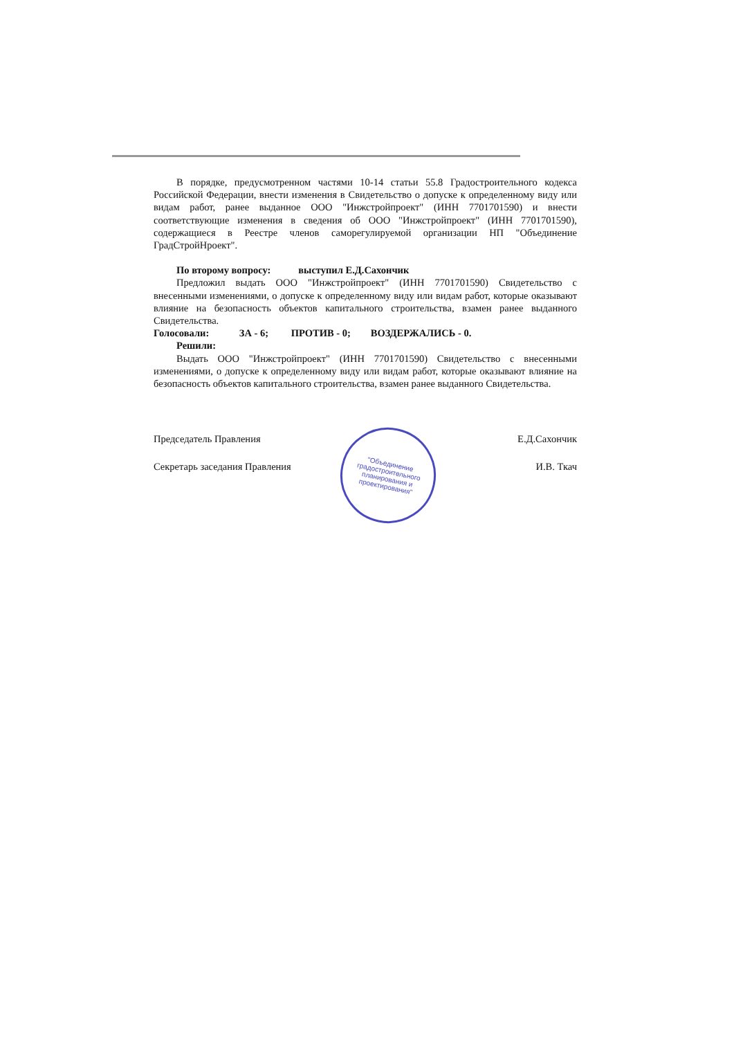В порядке, предусмотренном частями 10-14 статьи 55.8 Градостроительного кодекса Российской Федерации, внести изменения в Свидетельство о допуске к определенному виду или видам работ, ранее выданное ООО "Инжстройпроект" (ИНН 7701701590) и внести соответствующие изменения в сведения об ООО "Инжстройпроект" (ИНН 7701701590), содержащиеся в Реестре членов саморегулируемой организации НП "Объединение ГрадСтройНроект".
По второму вопросу: выступил Е.Д.Сахончик
Предложил выдать ООО "Инжстройпроект" (ИНН 7701701590) Свидетельство с внесенными изменениями, о допуске к определенному виду или видам работ, которые оказывают влияние на безопасность объектов капитального строительства, взамен ранее выданного Свидетельства.
Голосовали: ЗА - 6; ПРОТИВ - 0; ВОЗДЕРЖАЛИСЬ - 0.
Решили:
Выдать ООО "Инжстройпроект" (ИНН 7701701590) Свидетельство с внесенными изменениями, о допуске к определенному виду или видам работ, которые оказывают влияние на безопасность объектов капитального строительства, взамен ранее выданного Свидетельства.
Председатель Правления Е.Д.Сахончик
Секретарь заседания Правления И.В. Ткач
"Объединение градостроительного планирования и проектирования"